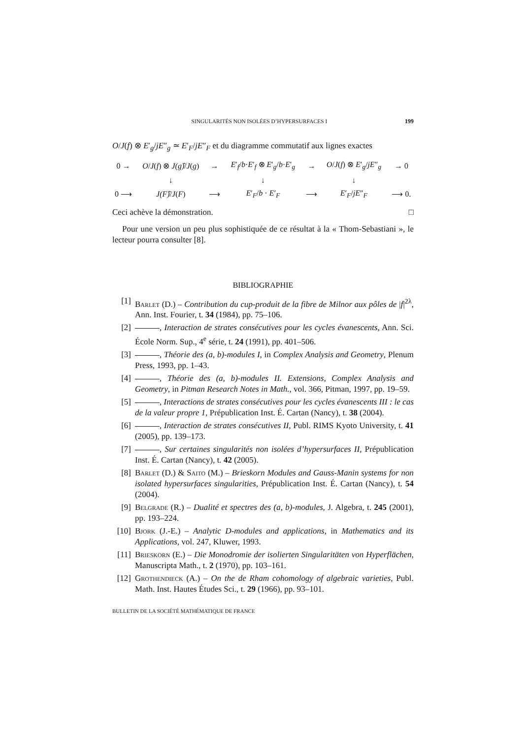SINGULARITÉS NON ISOLÉES D’HYPERSURFACES I 199
O/J(f) ⊗ E′<sub>g</sub>/jE″<sub>g</sub> ≃ E′<sub>F</sub>/jE″<sub>F</sub> et du diagramme commutatif aux lignes exactes
| 0 → | O / J ( f ) ⊗ J(g) ̂/ J ( g ) | → | E ′<sub>f</sub>/ b · E ′<sub>f</sub> ⊗ E ′<sub>g</sub>/ b · E ′<sub>g</sub> | → | O / J ( f ) ⊗ E ′<sub>g</sub>/ jE ″<sub>g</sub> | → 0 |
| | ↓ | | ↓ | | ↓ | |
| 0 ⟶ | J(F) ̂/ J ( F ) | ⟶ | E ′<sub>F</sub>/ b · E ′<sub>F</sub> | ⟶ | E ′<sub>F</sub>/ jE ″<sub>F</sub> | ⟶ 0. |
Ceci achève la démonstration. □
Pour une version un peu plus sophistiquée de ce résultat à la « Thom-Sebastiani », le lecteur pourra consulter [8].
BIBLIOGRAPHIE
[1] Barlet (D.) – Contribution du cup-produit de la fibre de Milnor aux pôles de |f|<sup>2λ</sup>, Ann. Inst. Fourier, t. 34 (1984), pp. 75–106.
[2] , Interaction de strates consécutives pour les cycles évanescents, Ann. Sci. École Norm. Sup., 4<sup>e</sup> série, t. 24 (1991), pp. 401–506.
[3] , Théorie des (a, b)-modules I, in Complex Analysis and Geometry, Plenum Press, 1993, pp. 1–43.
[4] , Théorie des (a, b)-modules II. Extensions, Complex Analysis and Geometry, in Pitman Research Notes in Math., vol. 366, Pitman, 1997, pp. 19–59.
[5] , Interactions de strates consécutives pour les cycles évanescents III : le cas de la valeur propre 1, Prépublication Inst. É. Cartan (Nancy), t. 38 (2004).
[6] , Interaction de strates consécutives II, Publ. RIMS Kyoto University, t. 41 (2005), pp. 139–173.
[7] , Sur certaines singularités non isolées d’hypersurfaces II, Prépublication Inst. É. Cartan (Nancy), t. 42 (2005).
[8] Barlet (D.) & Saito (M.) – Brieskorn Modules and Gauss-Manin systems for non isolated hypersurfaces singularities, Prépublication Inst. É. Cartan (Nancy), t. 54 (2004).
[9] Belgrade (R.) – Dualité et spectres des (a, b)-modules, J. Algebra, t. 245 (2001), pp. 193–224.
[10] Bjork (J.-E.) – Analytic D-modules and applications, in Mathematics and its Applications, vol. 247, Kluwer, 1993.
[11] Brieskorn (E.) – Die Monodromie der isolierten Singularitäten von Hyperflächen, Manuscripta Math., t. 2 (1970), pp. 103–161.
[12] Grothendieck (A.) – On the de Rham cohomology of algebraic varieties, Publ. Math. Inst. Hautes Études Sci., t. 29 (1966), pp. 93–101.
BULLETIN DE LA SOCIÉTÉ MATHÉMATIQUE DE FRANCE